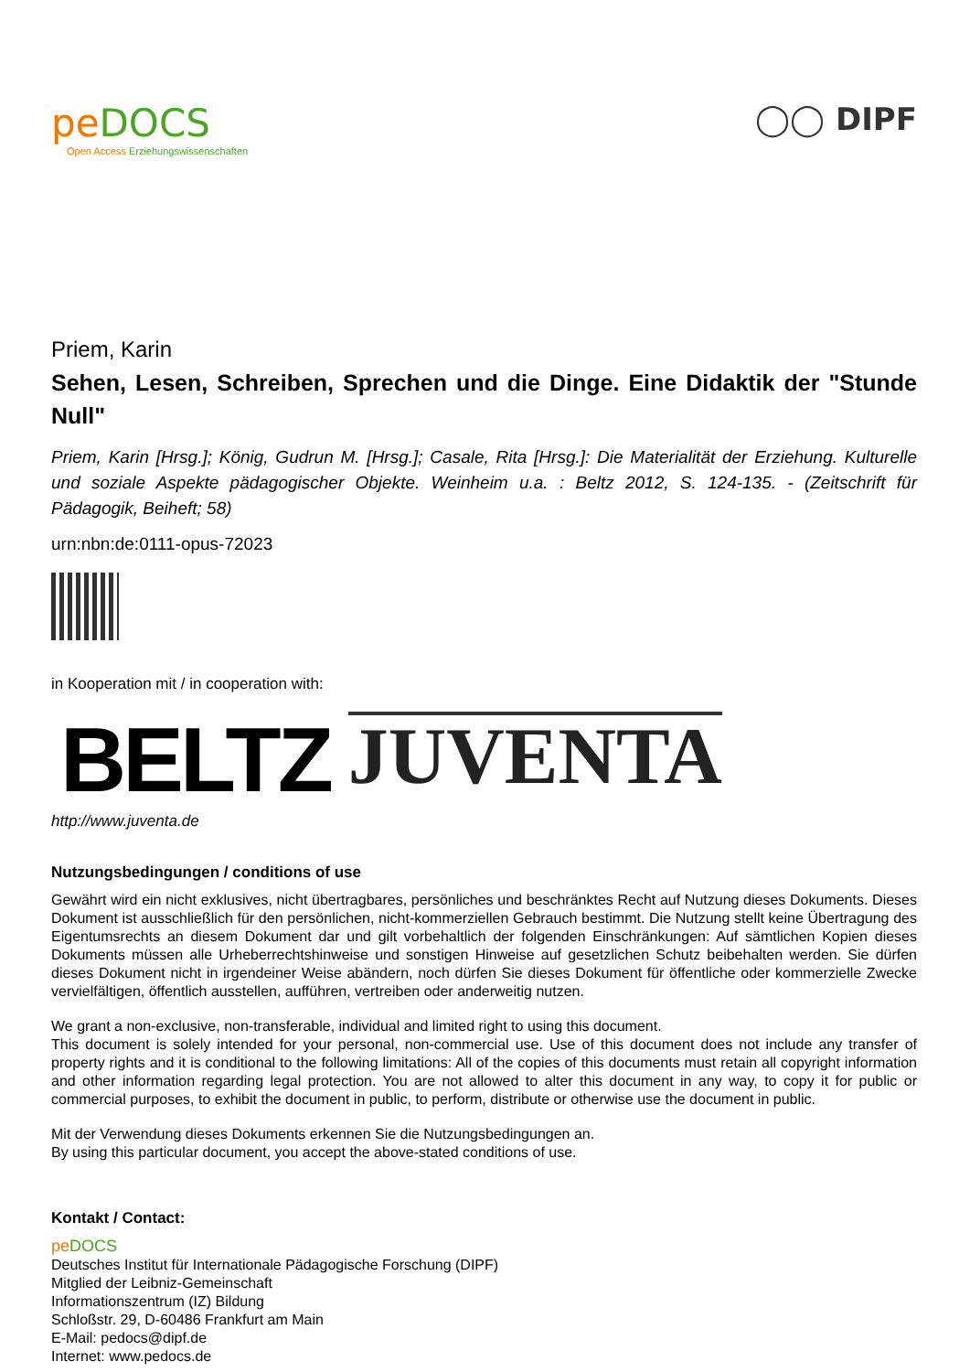pe DOCS
Open Access Erziehungswissenschaften
◯◯ DIPF
Priem, Karin
Sehen, Lesen, Schreiben, Sprechen und die Dinge. Eine Didaktik der "Stunde Null"
Priem, Karin [Hrsg.]; König, Gudrun M. [Hrsg.]; Casale, Rita [Hrsg.]: Die Materialität der Erziehung. Kulturelle und soziale Aspekte pädagogischer Objekte. Weinheim u.a. : Beltz 2012, S. 124-135. - (Zeitschrift für Pädagogik, Beiheft; 58)
urn:nbn:de:0111-opus-72023
in Kooperation mit / in cooperation with:
BELTZ JUVENTA
http://www.juventa.de
Nutzungsbedingungen / conditions of use
Gewährt wird ein nicht exklusives, nicht übertragbares, persönliches und beschränktes Recht auf Nutzung dieses Dokuments. Dieses Dokument ist ausschließlich für den persönlichen, nicht-kommerziellen Gebrauch bestimmt. Die Nutzung stellt keine Übertragung des Eigentumsrechts an diesem Dokument dar und gilt vorbehaltlich der folgenden Einschränkungen: Auf sämtlichen Kopien dieses Dokuments müssen alle Urheberrechtshinweise und sonstigen Hinweise auf gesetzlichen Schutz beibehalten werden. Sie dürfen dieses Dokument nicht in irgendeiner Weise abändern, noch dürfen Sie dieses Dokument für öffentliche oder kommerzielle Zwecke vervielfältigen, öffentlich ausstellen, aufführen, vertreiben oder anderweitig nutzen.
We grant a non-exclusive, non-transferable, individual and limited right to using this document.
This document is solely intended for your personal, non-commercial use. Use of this document does not include any transfer of property rights and it is conditional to the following limitations: All of the copies of this documents must retain all copyright information and other information regarding legal protection. You are not allowed to alter this document in any way, to copy it for public or commercial purposes, to exhibit the document in public, to perform, distribute or otherwise use the document in public.
Mit der Verwendung dieses Dokuments erkennen Sie die Nutzungsbedingungen an.
By using this particular document, you accept the above-stated conditions of use.
Kontakt / Contact:
pe DOCS
Deutsches Institut für Internationale Pädagogische Forschung (DIPF)
Mitglied der Leibniz-Gemeinschaft
Informationszentrum (IZ) Bildung
Schloßstr. 29, D-60486 Frankfurt am Main
E-Mail: pedocs@dipf.de
Internet: www.pedocs.de